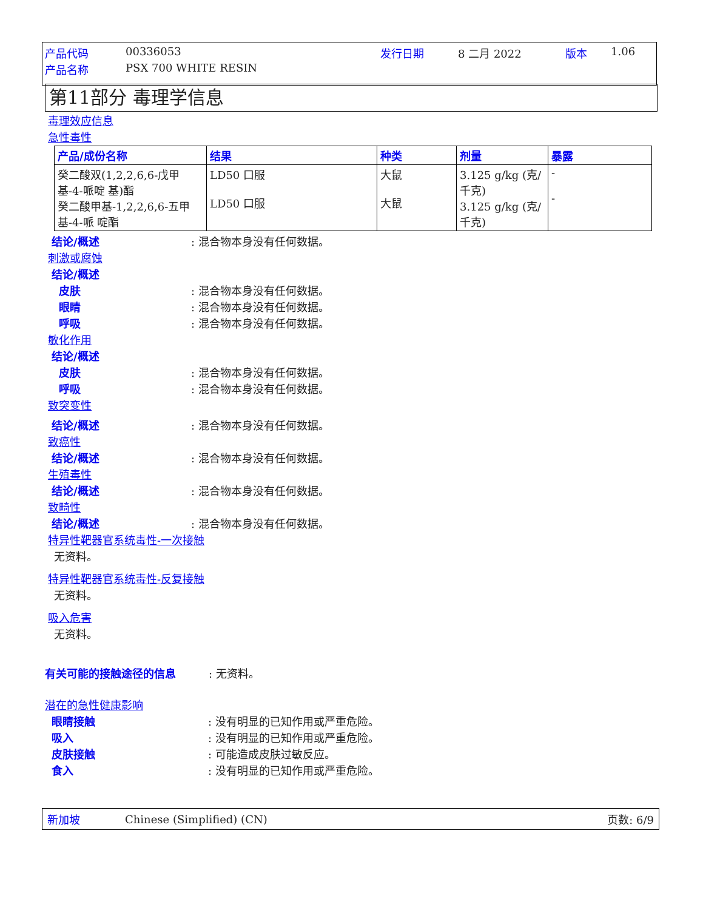产品代码 00336053 发行日期 8 二月 2022 版本 1.06
产品名称 PSX 700 WHITE RESIN
第11部分 毒理学信息
毒理效应信息
急性毒性
| 产品/成份名称 | 结果 | 种类 | 剂量 | 暴露 |
| --- | --- | --- | --- | --- |
| 癸二酸双(1,2,2,6,6-戊甲基-4-哌啶 基)酯 癸二酸甲基-1,2,2,6,6-五甲基-4-哌 啶酯 | LD50 口服 LD50 口服 | 大鼠 大鼠 | 3.125 g/kg (克/千克) 3.125 g/kg (克/千克) | - - |
结论/概述: 混合物本身没有任何数据。
刺激或腐蚀
结论/概述
皮肤: 混合物本身没有任何数据。
眼睛: 混合物本身没有任何数据。
呼吸: 混合物本身没有任何数据。
敏化作用
结论/概述
皮肤: 混合物本身没有任何数据。
呼吸: 混合物本身没有任何数据。
致突变性
结论/概述: 混合物本身没有任何数据。
致癌性
结论/概述: 混合物本身没有任何数据。
生殖毒性
结论/概述: 混合物本身没有任何数据。
致畸性
结论/概述: 混合物本身没有任何数据。
特异性靶器官系统毒性-一次接触
无资料。
特异性靶器官系统毒性-反复接触
无资料。
吸入危害
无资料。
有关可能的接触途径的信息: 无资料。
潜在的急性健康影响
眼睛接触: 没有明显的已知作用或严重危险。
吸入: 没有明显的已知作用或严重危险。
皮肤接触: 可能造成皮肤过敏反应。
食入: 没有明显的已知作用或严重危险。
新加坡 Chinese (Simplified) (CN) 页数: 6/9